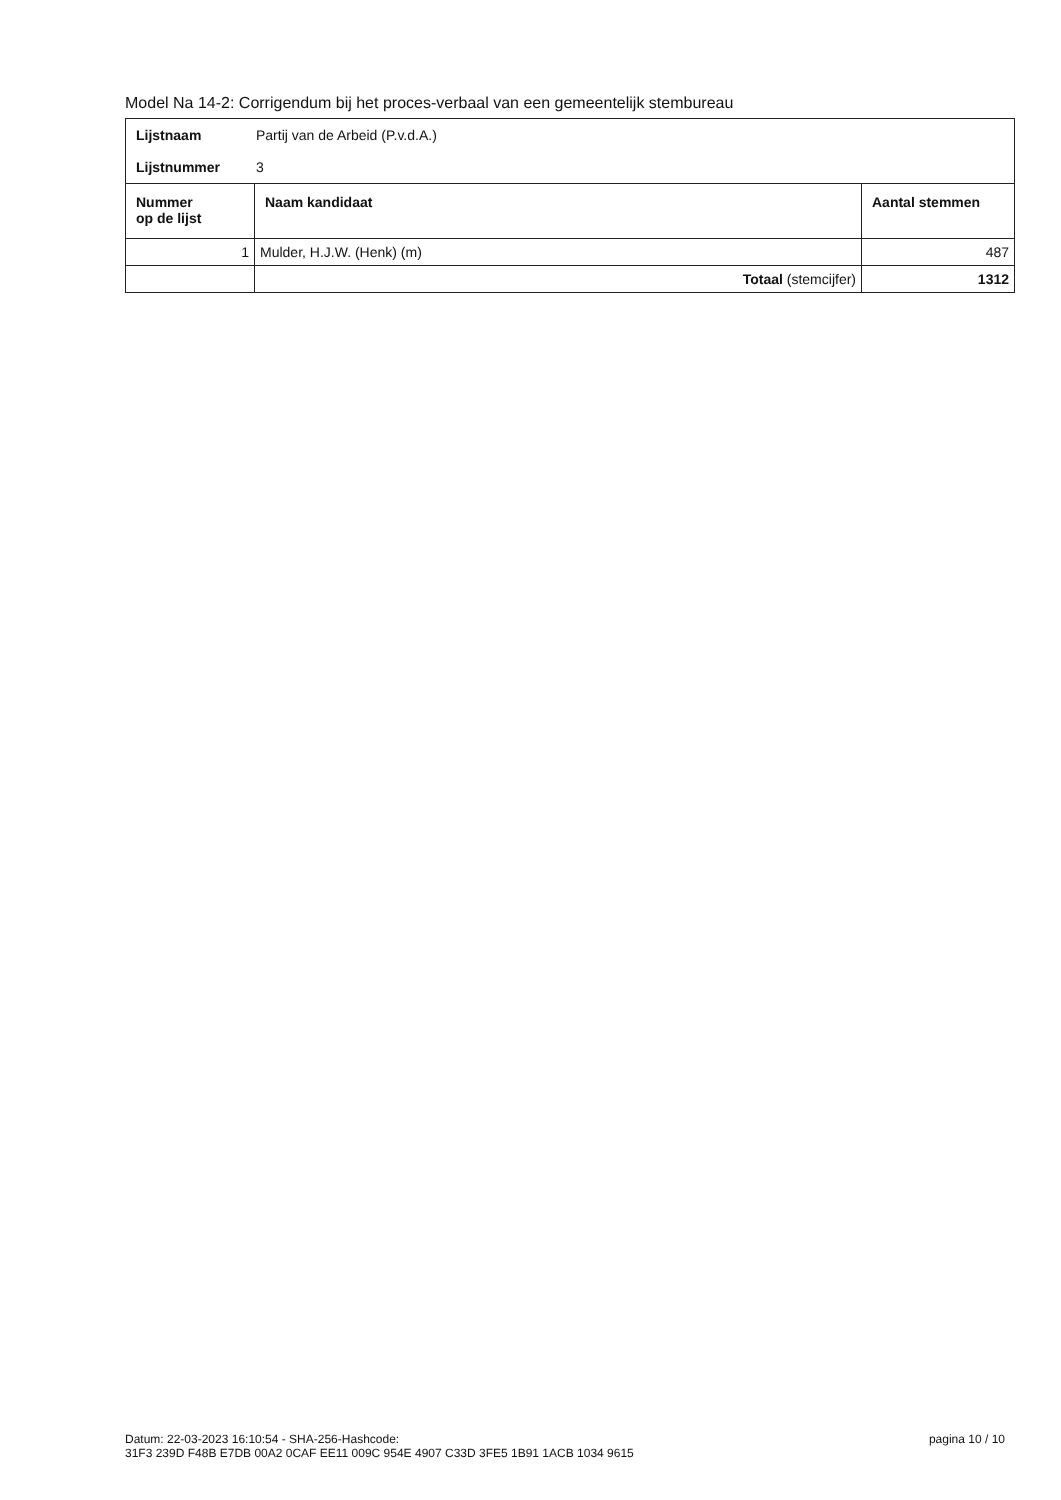Model Na 14-2: Corrigendum bij het proces-verbaal van een gemeentelijk stembureau
| / Lijstnaam / Partij van de Arbeid (P.v.d.A.) / / Lijstnummer / 3 / | | |
| Nummer op de lijst | Naam kandidaat | Aantal stemmen |
| 1 | Mulder, H.J.W. (Henk) (m) | 487 |
| | Totaal (stemcijfer) | 1312 |
Datum: 22-03-2023 16:10:54 - SHA-256-Hashcode:
31F3 239D F48B E7DB 00A2 0CAF EE11 009C 954E 4907 C33D 3FE5 1B91 1ACB 1034 9615
pagina 10 / 10